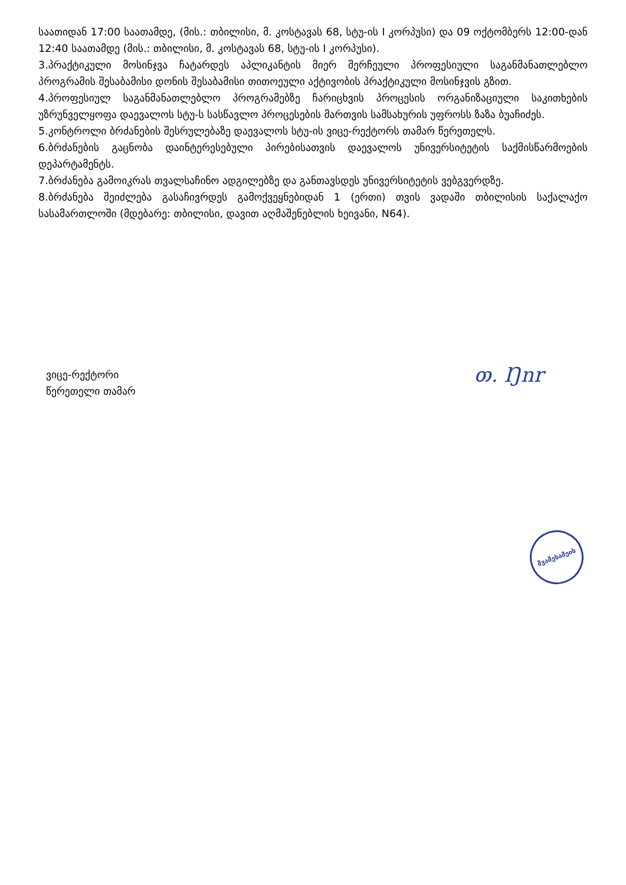საათიდან 17:00 საათამდე, (მის.: თბილისი, მ. კოსტავას 68, სტუ-ის I კორპუსი) და 09 ოქტომბერს 12:00-დან 12:40 საათამდე (მის.: თბილისი, მ. კოსტავას 68, სტუ-ის I კორპუსი).
3.პრაქტიკული მოსინჯვა ჩატარდეს აპლიკანტის მიერ შერჩეული პროფესიული საგანმანათლებლო პროგრამის შესაბამისი დონის შესაბამისი თითოეული აქტივობის პრაქტიკული მოსინჯვის გზით.
4.პროფესიულ საგანმანათლებლო პროგრამებზე ჩარიცხვის პროცესის ორგანიზაციული საკითხების უზრუნველყოფა დაევალოს სტუ-ს სასწავლო პროცესების მართვის სამსახურის უფროსს ზაზა ბუაჩიძეს.
5.კონტროლი ბრძანების შესრულებაზე დაევალოს სტუ-ის ვიცე-რექტორს თამარ წერეთელს.
6.ბრძანების გაცნობა დაინტერესებული პირებისათვის დაევალოს უნივერსიტეტის საქმისწარმოების დეპარტამენტს.
7.ბრძანება გამოიკრას თვალსაჩინო ადგილებზე და განთავსდეს უნივერსიტეტის ვებგვერდზე.
8.ბრძანება შეიძლება გასაჩივრდეს გამოქვეყნებიდან 1 (ერთი) თვის ვადაში თბილისის საქალაქო სასამართლოში (მდებარე: თბილისი, დავით აღმაშენებლის ხეივანი, N64).
ვიცე-რექტორი
წერეთელი თამარ
თ. Ŋnr
შვამეხამეის